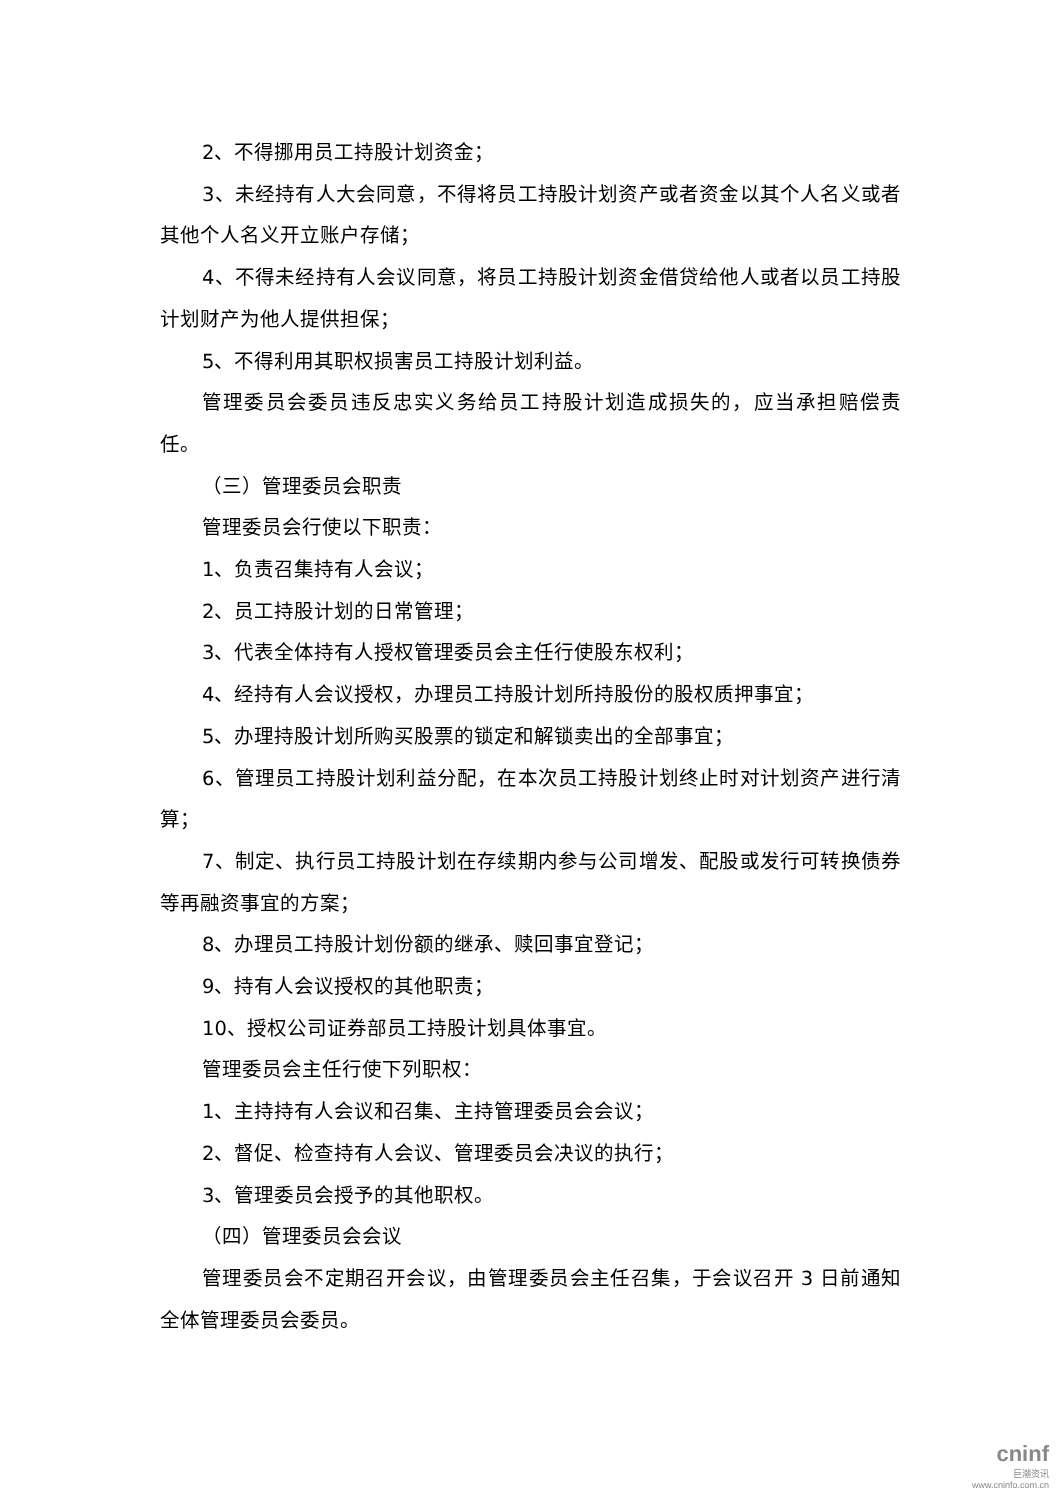2、不得挪用员工持股计划资金；
3、未经持有人大会同意，不得将员工持股计划资产或者资金以其个人名义或者其他个人名义开立账户存储；
4、不得未经持有人会议同意，将员工持股计划资金借贷给他人或者以员工持股计划财产为他人提供担保；
5、不得利用其职权损害员工持股计划利益。
管理委员会委员违反忠实义务给员工持股计划造成损失的，应当承担赔偿责任。
（三）管理委员会职责
管理委员会行使以下职责：
1、负责召集持有人会议；
2、员工持股计划的日常管理；
3、代表全体持有人授权管理委员会主任行使股东权利；
4、经持有人会议授权，办理员工持股计划所持股份的股权质押事宜；
5、办理持股计划所购买股票的锁定和解锁卖出的全部事宜；
6、管理员工持股计划利益分配，在本次员工持股计划终止时对计划资产进行清算；
7、制定、执行员工持股计划在存续期内参与公司增发、配股或发行可转换债券等再融资事宜的方案；
8、办理员工持股计划份额的继承、赎回事宜登记；
9、持有人会议授权的其他职责；
10、授权公司证券部员工持股计划具体事宜。
管理委员会主任行使下列职权：
1、主持持有人会议和召集、主持管理委员会会议；
2、督促、检查持有人会议、管理委员会决议的执行；
3、管理委员会授予的其他职权。
（四）管理委员会会议
管理委员会不定期召开会议，由管理委员会主任召集，于会议召开 3 日前通知全体管理委员会委员。
cninf
巨潮资讯
www.cninfo.com.cn